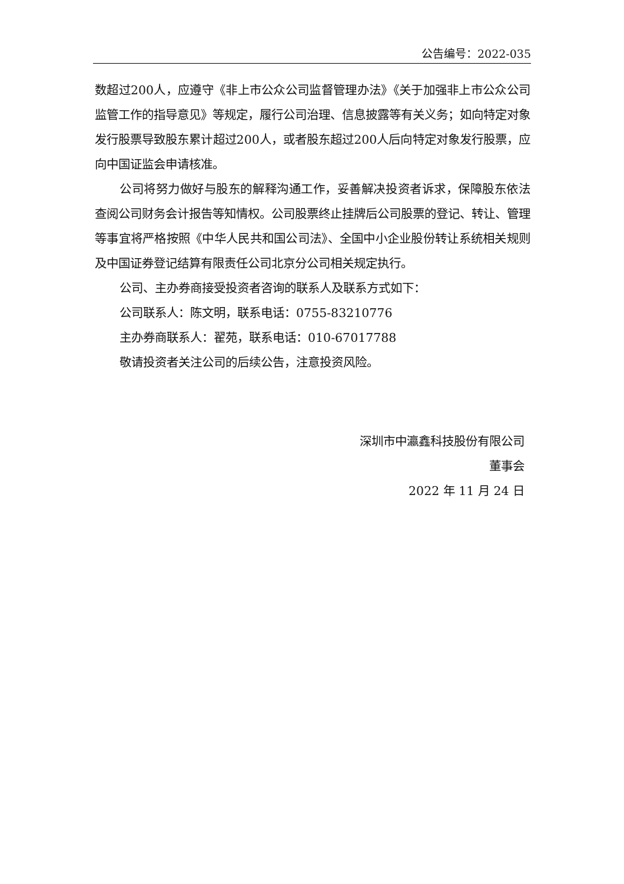公告编号：2022-035
数超过200人，应遵守《非上市公众公司监督管理办法》《关于加强非上市公众公司监管工作的指导意见》等规定，履行公司治理、信息披露等有关义务；如向特定对象发行股票导致股东累计超过200人，或者股东超过200人后向特定对象发行股票，应向中国证监会申请核准。
公司将努力做好与股东的解释沟通工作，妥善解决投资者诉求，保障股东依法查阅公司财务会计报告等知情权。公司股票终止挂牌后公司股票的登记、转让、管理等事宜将严格按照《中华人民共和国公司法》、全国中小企业股份转让系统相关规则及中国证券登记结算有限责任公司北京分公司相关规定执行。
公司、主办券商接受投资者咨询的联系人及联系方式如下：
公司联系人：陈文明，联系电话：0755-83210776
主办券商联系人：翟苑，联系电话：010-67017788
敬请投资者关注公司的后续公告，注意投资风险。
深圳市中瀛鑫科技股份有限公司
董事会
2022 年 11 月 24 日